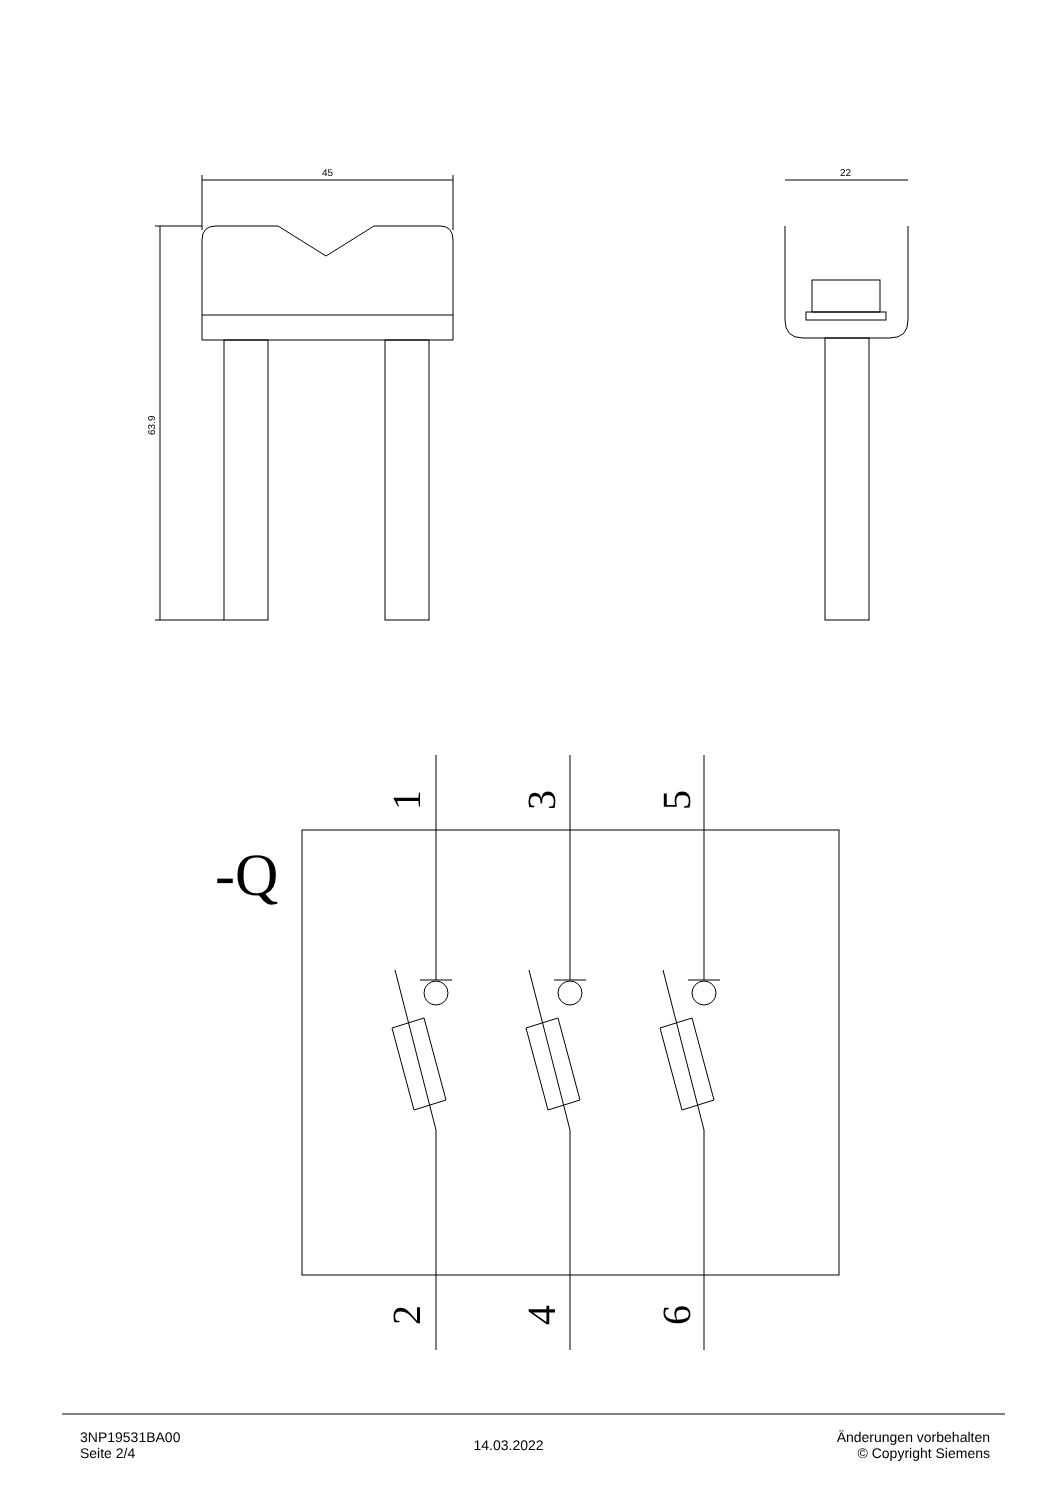45
63.9
22
-Q
1
3
5
2
4
6
3NP19531BA00
Seite 2/4
14.03.2022
Änderungen vorbehalten
© Copyright Siemens